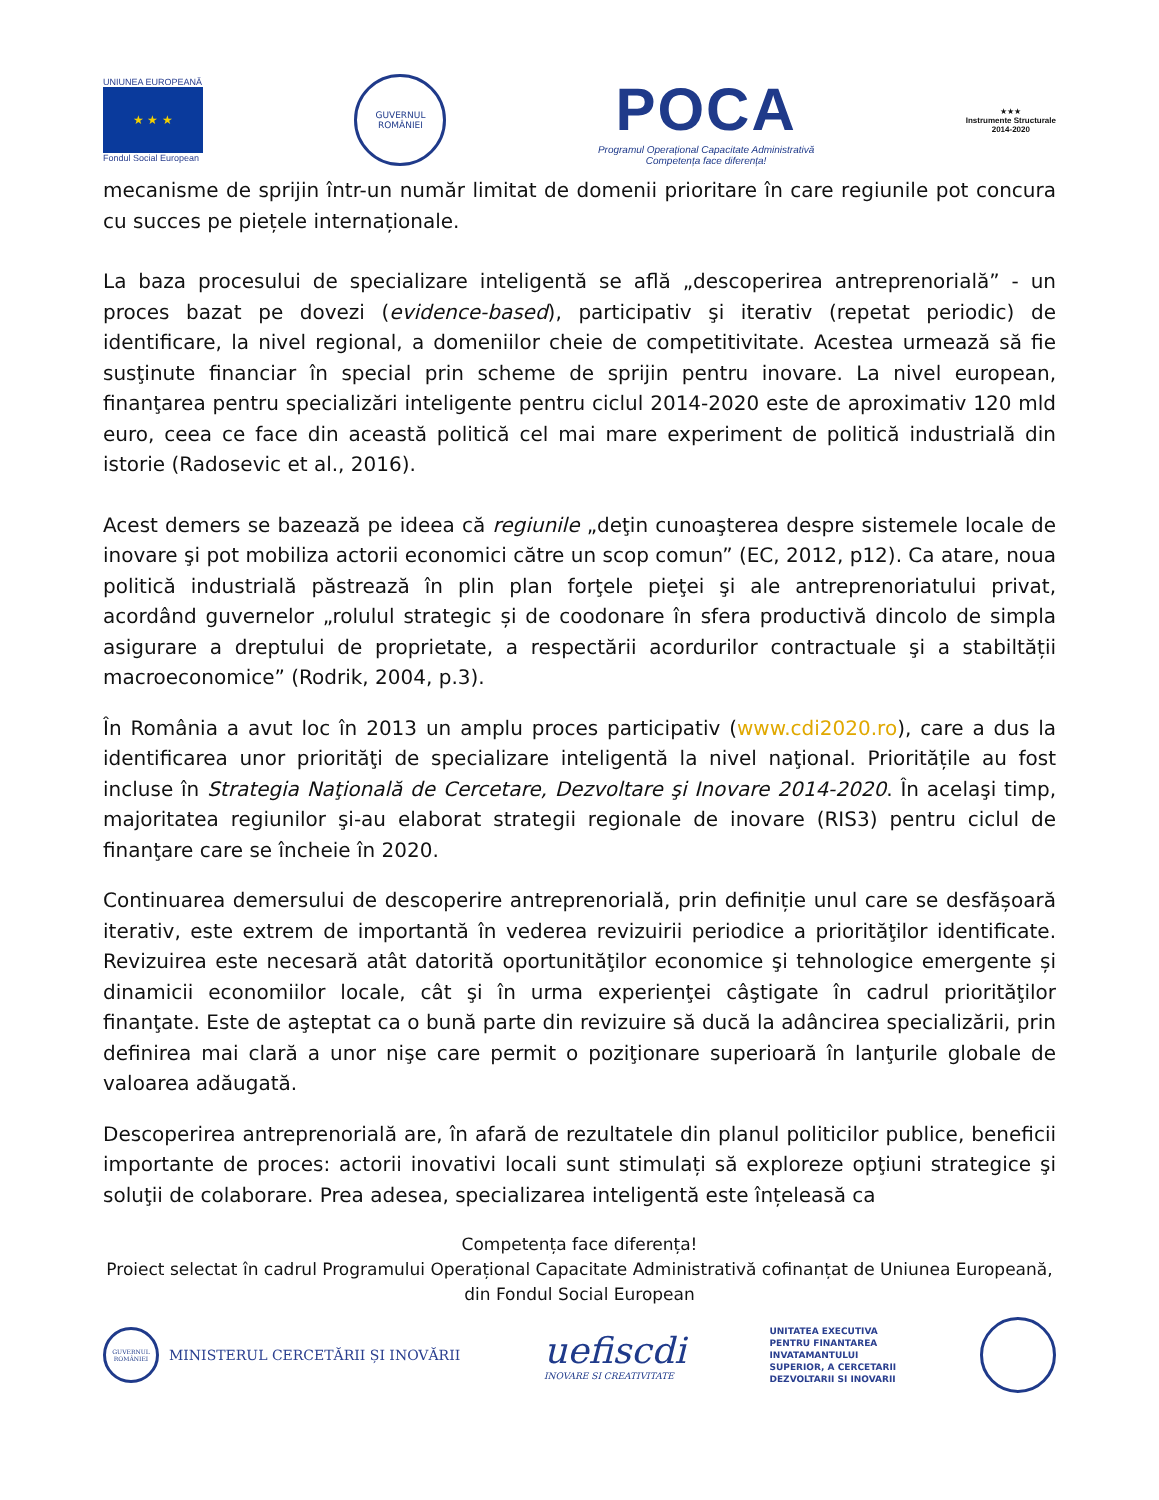UNIUNEA EUROPEANĂ
★ ★ ★
Fondul Social European
GUVERNUL
ROMÂNIEI
POCA
Programul Operațional Capacitate Administrativă
Competența face diferența!
★★★
Instrumente Structurale
2014-2020
mecanisme de sprijin într-un număr limitat de domenii prioritare în care regiunile pot concura cu succes pe piețele internaționale.
La baza procesului de specializare inteligentă se află „descoperirea antreprenorială” - un proces bazat pe dovezi (evidence-based), participativ şi iterativ (repetat periodic) de identificare, la nivel regional, a domeniilor cheie de competitivitate. Acestea urmează să fie susţinute financiar în special prin scheme de sprijin pentru inovare. La nivel european, finanţarea pentru specializări inteligente pentru ciclul 2014-2020 este de aproximativ 120 mld euro, ceea ce face din această politică cel mai mare experiment de politică industrială din istorie (Radosevic et al., 2016).
Acest demers se bazează pe ideea că regiunile „deţin cunoaşterea despre sistemele locale de inovare şi pot mobiliza actorii economici către un scop comun” (EC, 2012, p12). Ca atare, noua politică industrială păstrează în plin plan forţele pieţei şi ale antreprenoriatului privat, acordând guvernelor „rolulul strategic și de coodonare în sfera productivă dincolo de simpla asigurare a dreptului de proprietate, a respectării acordurilor contractuale şi a stabiltății macroeconomice” (Rodrik, 2004, p.3).
În România a avut loc în 2013 un amplu proces participativ (www.cdi2020.ro), care a dus la identificarea unor priorităţi de specializare inteligentă la nivel naţional. Prioritățile au fost incluse în Strategia Naţională de Cercetare, Dezvoltare şi Inovare 2014-2020. În acelaşi timp, majoritatea regiunilor şi-au elaborat strategii regionale de inovare (RIS3) pentru ciclul de finanţare care se încheie în 2020.
Continuarea demersului de descoperire antreprenorială, prin definiție unul care se desfășoară iterativ, este extrem de importantă în vederea revizuirii periodice a priorităţilor identificate. Revizuirea este necesară atât datorită oportunităţilor economice şi tehnologice emergente și dinamicii economiilor locale, cât şi în urma experienţei câştigate în cadrul priorităţilor finanţate. Este de aşteptat ca o bună parte din revizuire să ducă la adâncirea specializării, prin definirea mai clară a unor nişe care permit o poziţionare superioară în lanţurile globale de valoarea adăugată.
Descoperirea antreprenorială are, în afară de rezultatele din planul politicilor publice, beneficii importante de proces: actorii inovativi locali sunt stimulați să exploreze opţiuni strategice şi soluţii de colaborare. Prea adesea, specializarea inteligentă este înțeleasă ca
Competența face diferența!
Proiect selectat în cadrul Programului Operațional Capacitate Administrativă cofinanțat de Uniunea Europeană, din Fondul Social European
GUVERNUL ROMÂNIEI
MINISTERUL CERCETĂRII ȘI INOVĂRII
uefiscdi
INOVARE SI CREATIVITATE
UNITATEA EXECUTIVA
PENTRU FINANTAREA
INVATAMANTULUI
SUPERIOR, A CERCETARII
DEZVOLTARII SI INOVARII